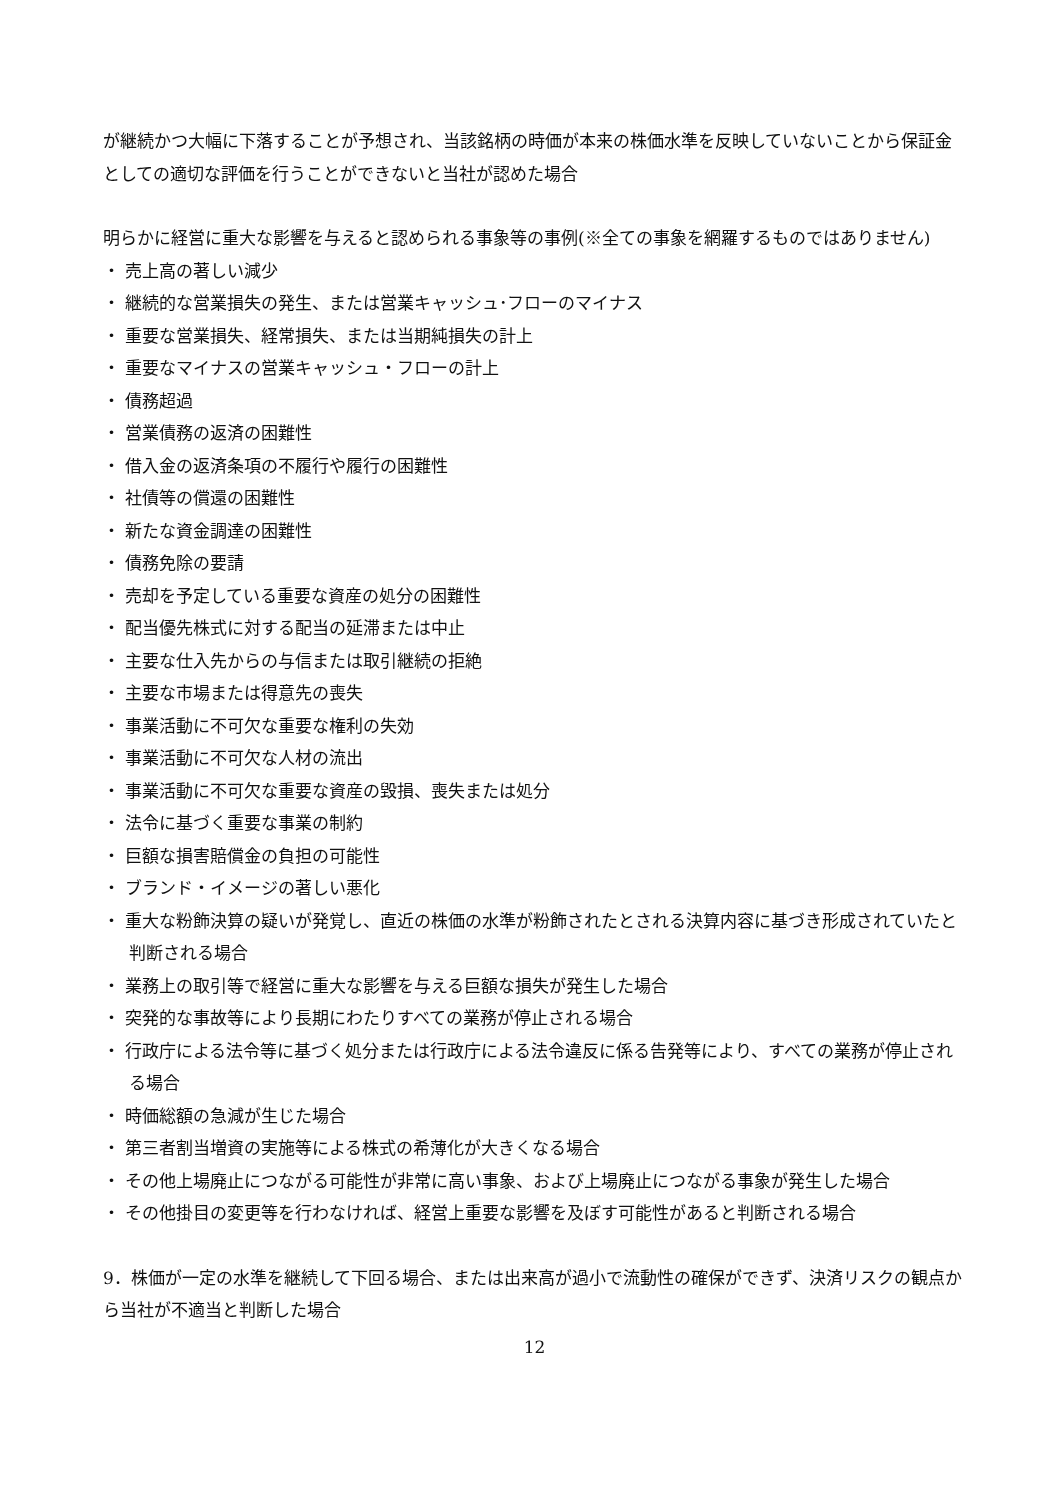が継続かつ大幅に下落することが予想され、当該銘柄の時価が本来の株価水準を反映していないことから保証金としての適切な評価を行うことができないと当社が認めた場合
明らかに経営に重大な影響を与えると認められる事象等の事例(※全ての事象を網羅するものではありません)
・ 売上高の著しい減少
・ 継続的な営業損失の発生、または営業キャッシュ･フローのマイナス
・ 重要な営業損失、経常損失、または当期純損失の計上
・ 重要なマイナスの営業キャッシュ・フローの計上
・ 債務超過
・ 営業債務の返済の困難性
・ 借入金の返済条項の不履行や履行の困難性
・ 社債等の償還の困難性
・ 新たな資金調達の困難性
・ 債務免除の要請
・ 売却を予定している重要な資産の処分の困難性
・ 配当優先株式に対する配当の延滞または中止
・ 主要な仕入先からの与信または取引継続の拒絶
・ 主要な市場または得意先の喪失
・ 事業活動に不可欠な重要な権利の失効
・ 事業活動に不可欠な人材の流出
・ 事業活動に不可欠な重要な資産の毀損、喪失または処分
・ 法令に基づく重要な事業の制約
・ 巨額な損害賠償金の負担の可能性
・ ブランド・イメージの著しい悪化
・ 重大な粉飾決算の疑いが発覚し、直近の株価の水準が粉飾されたとされる決算内容に基づき形成されていたと判断される場合
・ 業務上の取引等で経営に重大な影響を与える巨額な損失が発生した場合
・ 突発的な事故等により長期にわたりすべての業務が停止される場合
・ 行政庁による法令等に基づく処分または行政庁による法令違反に係る告発等により、すべての業務が停止される場合
・ 時価総額の急減が生じた場合
・ 第三者割当増資の実施等による株式の希薄化が大きくなる場合
・ その他上場廃止につながる可能性が非常に高い事象、および上場廃止につながる事象が発生した場合
・ その他掛目の変更等を行わなければ、経営上重要な影響を及ぼす可能性があると判断される場合
9．株価が一定の水準を継続して下回る場合、または出来高が過小で流動性の確保ができず、決済リスクの観点から当社が不適当と判断した場合
12